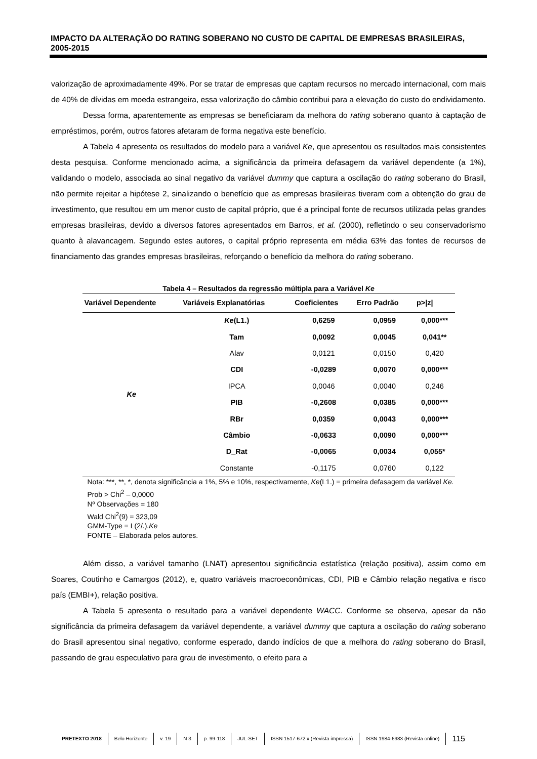IMPACTO DA ALTERAÇÃO DO RATING SOBERANO NO CUSTO DE CAPITAL DE EMPRESAS BRASILEIRAS, 2005-2015
valorização de aproximadamente 49%. Por se tratar de empresas que captam recursos no mercado internacional, com mais de 40% de dívidas em moeda estrangeira, essa valorização do câmbio contribui para a elevação do custo do endividamento.
Dessa forma, aparentemente as empresas se beneficiaram da melhora do rating soberano quanto à captação de empréstimos, porém, outros fatores afetaram de forma negativa este benefício.
A Tabela 4 apresenta os resultados do modelo para a variável Ke, que apresentou os resultados mais consistentes desta pesquisa. Conforme mencionado acima, a significância da primeira defasagem da variável dependente (a 1%), validando o modelo, associada ao sinal negativo da variável dummy que captura a oscilação do rating soberano do Brasil, não permite rejeitar a hipótese 2, sinalizando o benefício que as empresas brasileiras tiveram com a obtenção do grau de investimento, que resultou em um menor custo de capital próprio, que é a principal fonte de recursos utilizada pelas grandes empresas brasileiras, devido a diversos fatores apresentados em Barros, et al. (2000), refletindo o seu conservadorismo quanto à alavancagem. Segundo estes autores, o capital próprio representa em média 63% das fontes de recursos de financiamento das grandes empresas brasileiras, reforçando o benefício da melhora do rating soberano.
Tabela 4 – Resultados da regressão múltipla para a Variável Ke
| Variável Dependente | Variáveis Explanatórias | Coeficientes | Erro Padrão | p>/z/ |
| --- | --- | --- | --- | --- |
| Ke | Ke (L1.) | 0,6259 | 0,0959 | 0,000*** |
| | Tam | 0,0092 | 0,0045 | 0,041** |
| | Alav | 0,0121 | 0,0150 | 0,420 |
| | CDI | -0,0289 | 0,0070 | 0,000*** |
| | IPCA | 0,0046 | 0,0040 | 0,246 |
| | PIB | -0,2608 | 0,0385 | 0,000*** |
| | RBr | 0,0359 | 0,0043 | 0,000*** |
| | Câmbio | -0,0633 | 0,0090 | 0,000*** |
| | D_Rat | -0,0065 | 0,0034 | 0,055* |
| | Constante | -0,1175 | 0,0760 | 0,122 |
Nota: ***, **, *, denota significância a 1%, 5% e 10%, respectivamente, Ke(L1.) = primeira defasagem da variável Ke.
Prob > Chi<sup>2</sup> – 0,0000
Nº Observações = 180
Wald Chi<sup>2</sup>(9) = 323,09
GMM-Type = L(2/.).Ke
FONTE – Elaborada pelos autores.
Além disso, a variável tamanho (LNAT) apresentou significância estatística (relação positiva), assim como em Soares, Coutinho e Camargos (2012), e, quatro variáveis macroeconômicas, CDI, PIB e Câmbio relação negativa e risco país (EMBI+), relação positiva.
A Tabela 5 apresenta o resultado para a variável dependente WACC. Conforme se observa, apesar da não significância da primeira defasagem da variável dependente, a variável dummy que captura a oscilação do rating soberano do Brasil apresentou sinal negativo, conforme esperado, dando indícios de que a melhora do rating soberano do Brasil, passando de grau especulativo para grau de investimento, o efeito para a
PRETEXTO 2018 Belo Horizonte v. 19 N 3 p. 99-118 JUL-SET ISSN 1517-672 x (Revista impressa) ISSN 1984-6983 (Revista online) 115